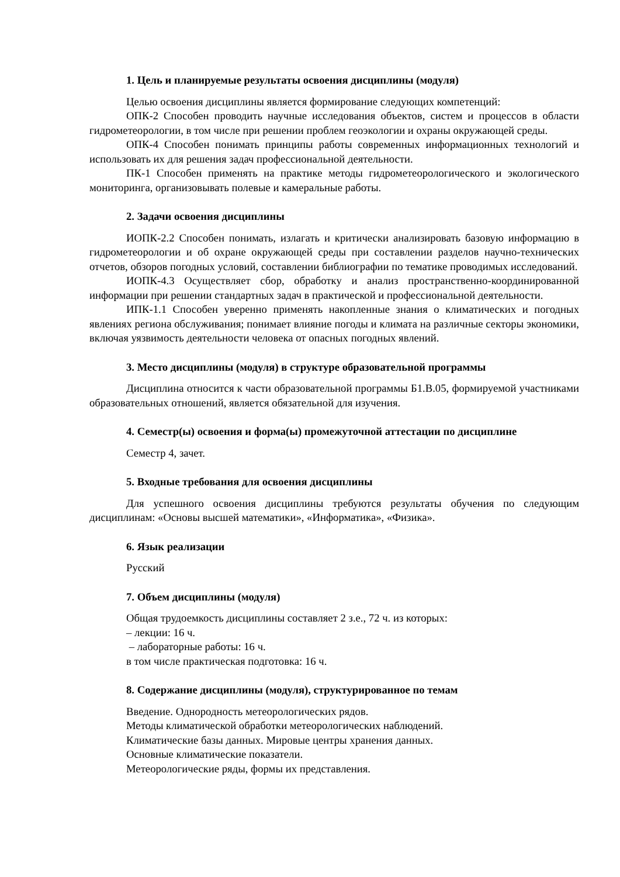1. Цель и планируемые результаты освоения дисциплины (модуля)
Целью освоения дисциплины является формирование следующих компетенций:
ОПК-2 Способен проводить научные исследования объектов, систем и процессов в области гидрометеорологии, в том числе при решении проблем геоэкологии и охраны окружающей среды.
ОПК-4 Способен понимать принципы работы современных информационных технологий и использовать их для решения задач профессиональной деятельности.
ПК-1 Способен применять на практике методы гидрометеорологического и экологического мониторинга, организовывать полевые и камеральные работы.
2. Задачи освоения дисциплины
ИОПК-2.2 Способен понимать, излагать и критически анализировать базовую информацию в гидрометеорологии и об охране окружающей среды при составлении разделов научно-технических отчетов, обзоров погодных условий, составлении библиографии по тематике проводимых исследований.
ИОПК-4.3 Осуществляет сбор, обработку и анализ пространственно-координированной информации при решении стандартных задач в практической и профессиональной деятельности.
ИПК-1.1 Способен уверенно применять накопленные знания о климатических и погодных явлениях региона обслуживания; понимает влияние погоды и климата на различные секторы экономики, включая уязвимость деятельности человека от опасных погодных явлений.
3. Место дисциплины (модуля) в структуре образовательной программы
Дисциплина относится к части образовательной программы Б1.В.05, формируемой участниками образовательных отношений, является обязательной для изучения.
4. Семестр(ы) освоения и форма(ы) промежуточной аттестации по дисциплине
Семестр 4, зачет.
5. Входные требования для освоения дисциплины
Для успешного освоения дисциплины требуются результаты обучения по следующим дисциплинам: «Основы высшей математики», «Информатика», «Физика».
6. Язык реализации
Русский
7. Объем дисциплины (модуля)
Общая трудоемкость дисциплины составляет 2 з.е., 72 ч. из которых:
– лекции: 16 ч.
– лабораторные работы: 16 ч.
в том числе практическая подготовка: 16 ч.
8. Содержание дисциплины (модуля), структурированное по темам
Введение. Однородность метеорологических рядов.
Методы климатической обработки метеорологических наблюдений.
Климатические базы данных. Мировые центры хранения данных.
Основные климатические показатели.
Метеорологические ряды, формы их представления.